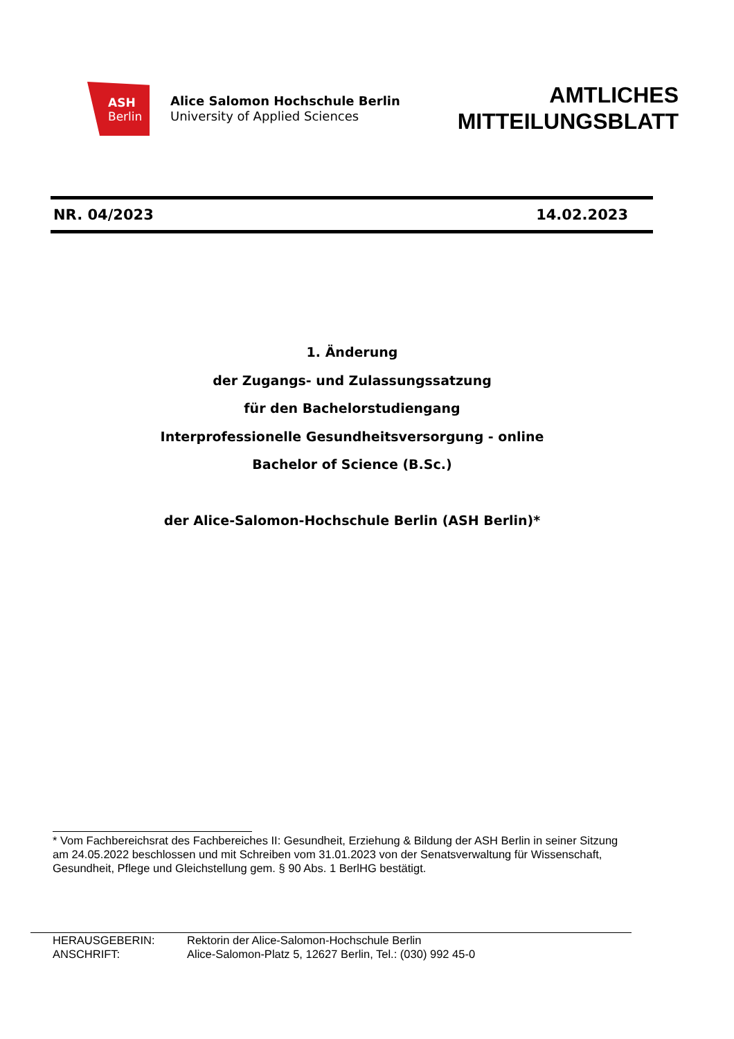ASH
Berlin
Alice Salomon Hochschule Berlin
University of Applied Sciences
AMTLICHES
MITTEILUNGSBLATT
NR. 04/2023 14.02.2023
1. Änderung
der Zugangs- und Zulassungssatzung
für den Bachelorstudiengang
Interprofessionelle Gesundheitsversorgung - online
Bachelor of Science (B.Sc.)
der Alice-Salomon-Hochschule Berlin (ASH Berlin)*
* Vom Fachbereichsrat des Fachbereiches II: Gesundheit, Erziehung & Bildung der ASH Berlin in seiner Sitzung am 24.05.2022 beschlossen und mit Schreiben vom 31.01.2023 von der Senatsverwaltung für Wissenschaft, Gesundheit, Pflege und Gleichstellung gem. § 90 Abs. 1 BerlHG bestätigt.
HERAUSGEBERIN: Rektorin der Alice-Salomon-Hochschule Berlin
ANSCHRIFT: Alice-Salomon-Platz 5, 12627 Berlin, Tel.: (030) 992 45-0